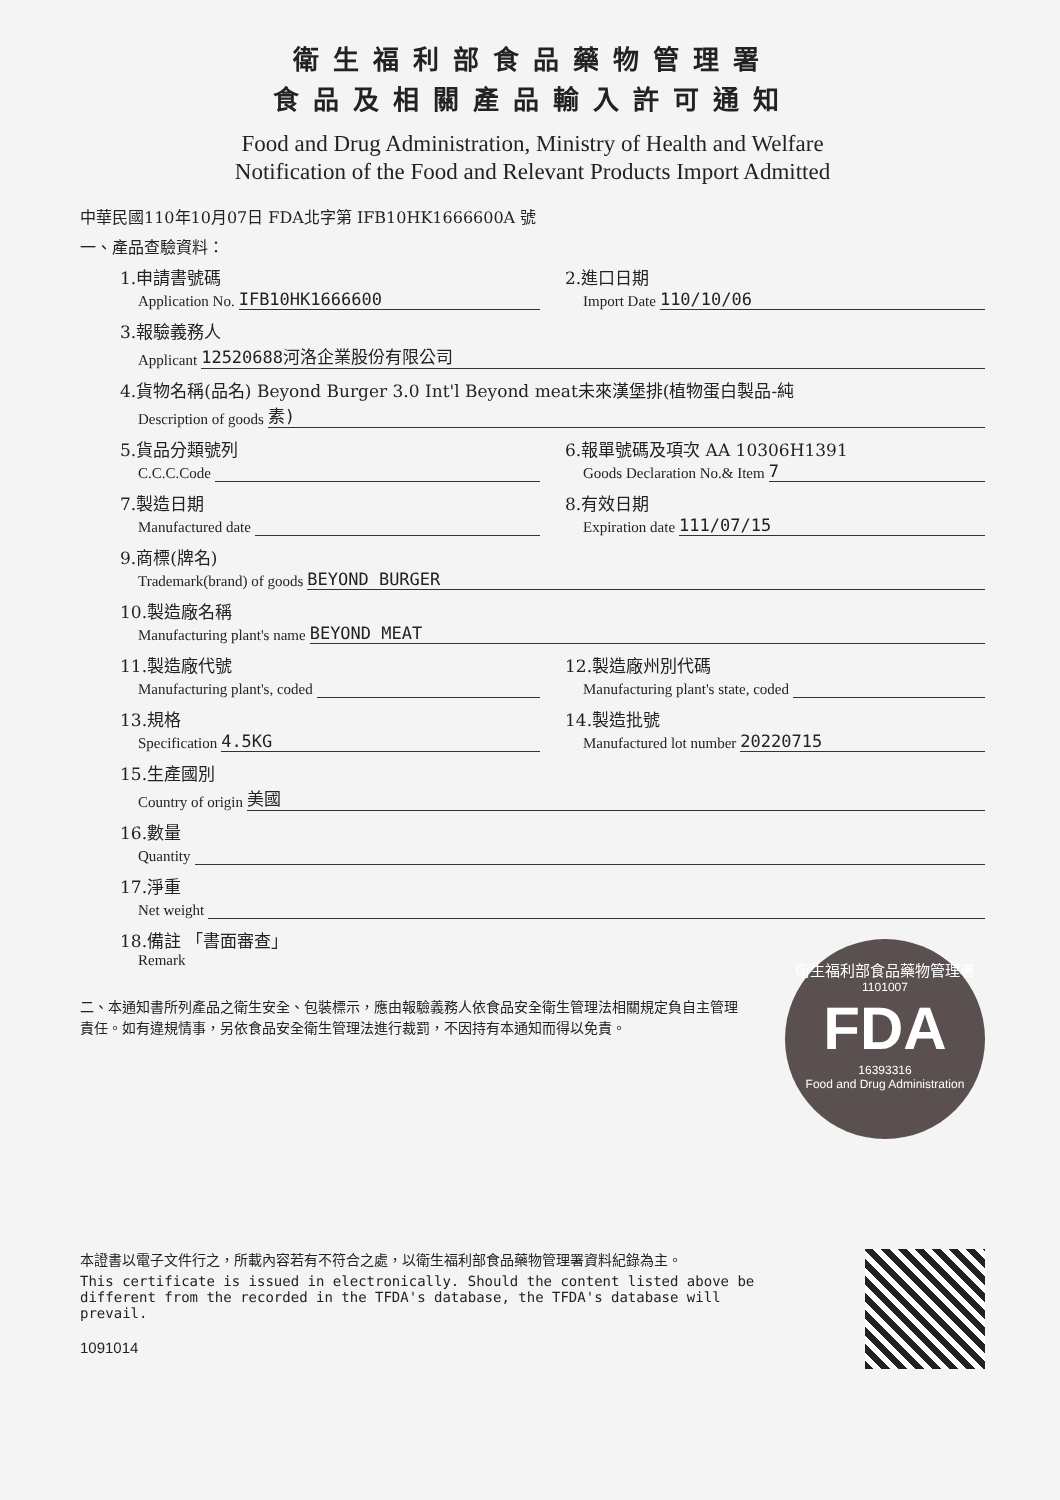衛生福利部食品藥物管理署
食品及相關產品輸入許可通知
Food and Drug Administration, Ministry of Health and Welfare
Notification of the Food and Relevant Products Import Admitted
中華民國110年10月07日 FDA北字第 IFB10HK1666600A 號
一、產品查驗資料：
1.申請書號碼
Application No. IFB10HK1666600
2.進口日期
Import Date 110/10/06
3.報驗義務人
Applicant 12520688河洛企業股份有限公司
4.貨物名稱(品名) Beyond Burger 3.0 Int'l Beyond meat未來漢堡排(植物蛋白製品-純
Description of goods 素)
5.貨品分類號列
C.C.C.Code
6.報單號碼及項次 AA 10306H1391
Goods Declaration No.& Item 7
7.製造日期
Manufactured date
8.有效日期
Expiration date 111/07/15
9.商標(牌名)
Trademark(brand) of goods BEYOND BURGER
10.製造廠名稱
Manufacturing plant's name BEYOND MEAT
11.製造廠代號
Manufacturing plant's, coded
12.製造廠州別代碼
Manufacturing plant's state, coded
13.規格
Specification 4.5KG
14.製造批號
Manufactured lot number 20220715
15.生產國別
Country of origin 美國
16.數量
Quantity
17.淨重
Net weight
18.備註 「書面審查」
Remark
二、本通知書所列產品之衛生安全、包裝標示，應由報驗義務人依食品安全衛生管理法相關規定負自主管理責任。如有違規情事，另依食品安全衛生管理法進行裁罰，不因持有本通知而得以免責。
衛生福利部食品藥物管理署
1101007
FDA
16393316
Food and Drug Administration
本證書以電子文件行之，所載內容若有不符合之處，以衛生福利部食品藥物管理署資料紀錄為主。
This certificate is issued in electronically. Should the content listed above be different from the recorded in the TFDA's database, the TFDA's database will prevail.
1091014